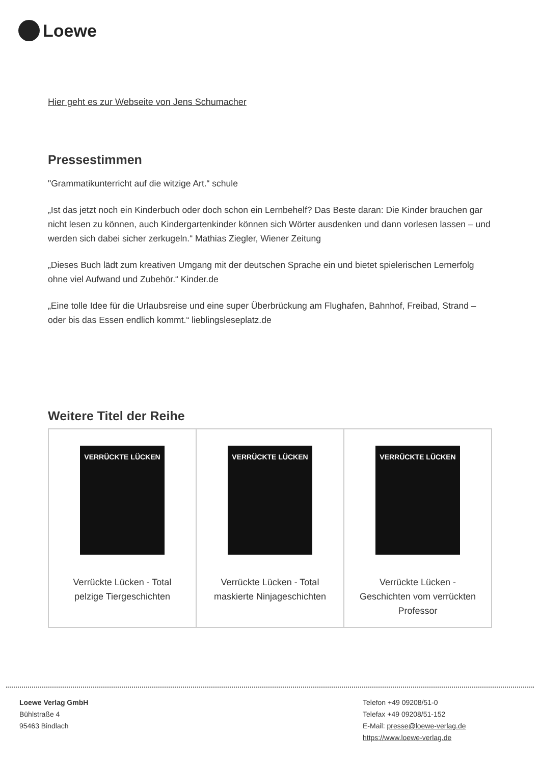Loewe
Hier geht es zur Webseite von Jens Schumacher
Pressestimmen
"Grammatikunterricht auf die witzige Art.“ schule
„Ist das jetzt noch ein Kinderbuch oder doch schon ein Lernbehelf? Das Beste daran: Die Kinder brauchen gar nicht lesen zu können, auch Kindergartenkinder können sich Wörter ausdenken und dann vorlesen lassen – und werden sich dabei sicher zerkugeln.“ Mathias Ziegler, Wiener Zeitung
„Dieses Buch lädt zum kreativen Umgang mit der deutschen Sprache ein und bietet spielerischen Lernerfolg ohne viel Aufwand und Zubehör.“ Kinder.de
„Eine tolle Idee für die Urlaubsreise und eine super Überbrückung am Flughafen, Bahnhof, Freibad, Strand – oder bis das Essen endlich kommt.“ lieblingsleseplatz.de
Weitere Titel der Reihe
| VERRÜCKTE LÜCKEN Verrückte Lücken - Total pelzige Tiergeschichten | VERRÜCKTE LÜCKEN Verrückte Lücken - Total maskierte Ninjageschichten | VERRÜCKTE LÜCKEN Verrückte Lücken - Geschichten vom verrückten Professor |
Loewe Verlag GmbH
Bühlstraße 4
95463 Bindlach
Telefon +49 09208/51-0
Telefax +49 09208/51-152
E-Mail: presse@loewe-verlag.de
https://www.loewe-verlag.de